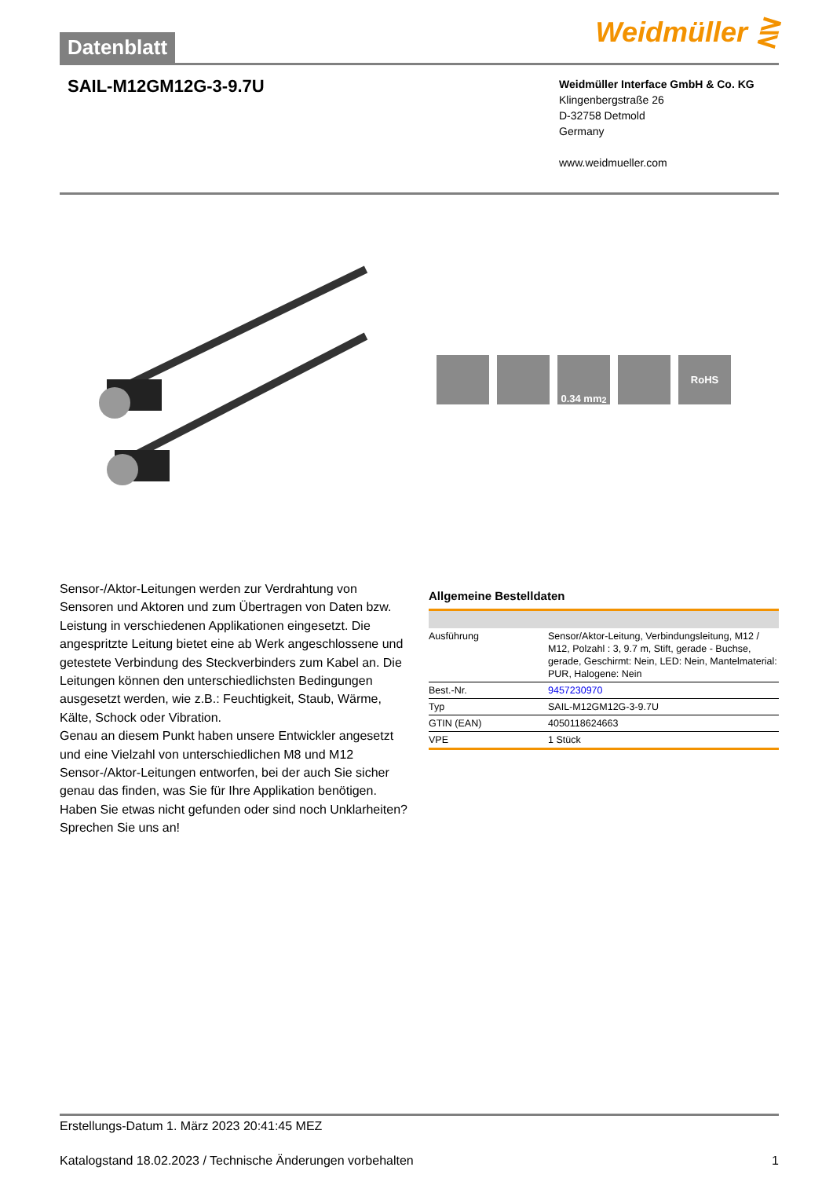Datenblatt
Weidmüller ⋛
SAIL-M12GM12G-3-9.7U
Weidmüller Interface GmbH & Co. KG
Klingenbergstraße 26
D-32758 Detmold
Germany
www.weidmueller.com
0.34 mm<sup>2</sup> RoHS
Sensor-/Aktor-Leitungen werden zur Verdrahtung von Sensoren und Aktoren und zum Übertragen von Daten bzw. Leistung in verschiedenen Applikationen eingesetzt. Die angespritzte Leitung bietet eine ab Werk angeschlossene und getestete Verbindung des Steckverbinders zum Kabel an. Die Leitungen können den unterschiedlichsten Bedingungen ausgesetzt werden, wie z.B.: Feuchtigkeit, Staub, Wärme, Kälte, Schock oder Vibration.
Genau an diesem Punkt haben unsere Entwickler angesetzt und eine Vielzahl von unterschiedlichen M8 und M12 Sensor-/Aktor-Leitungen entworfen, bei der auch Sie sicher genau das finden, was Sie für Ihre Applikation benötigen.
Haben Sie etwas nicht gefunden oder sind noch Unklarheiten? Sprechen Sie uns an!
Allgemeine Bestelldaten
| Ausführung | Sensor/Aktor-Leitung, Verbindungsleitung, M12 / M12, Polzahl : 3, 9.7 m, Stift, gerade - Buchse, gerade, Geschirmt: Nein, LED: Nein, Mantelmaterial: PUR, Halogene: Nein |
| Best.-Nr. | 9457230970 |
| Typ | SAIL-M12GM12G-3-9.7U |
| GTIN (EAN) | 4050118624663 |
| VPE | 1 Stück |
Erstellungs-Datum 1. März 2023 20:41:45 MEZ
Katalogstand 18.02.2023 / Technische Änderungen vorbehalten 1